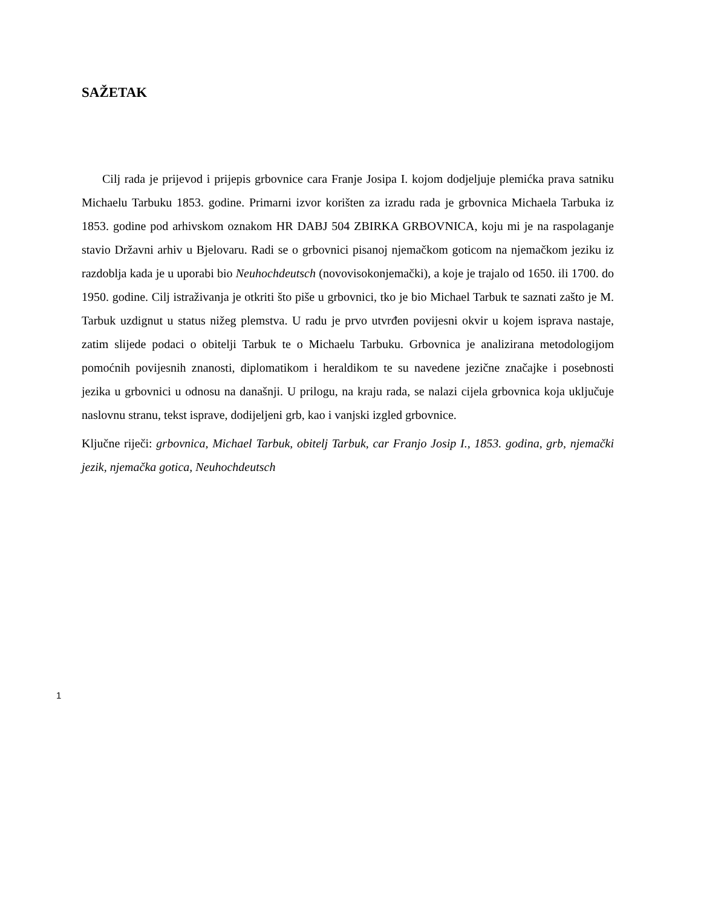SAŽETAK
Cilj rada je prijevod i prijepis grbovnice cara Franje Josipa I. kojom dodjeljuje plemićka prava satniku Michaelu Tarbuku 1853. godine. Primarni izvor korišten za izradu rada je grbovnica Michaela Tarbuka iz 1853. godine pod arhivskom oznakom HR DABJ 504 ZBIRKA GRBOVNICA, koju mi je na raspolaganje stavio Državni arhiv u Bjelovaru. Radi se o grbovnici pisanoj njemačkom goticom na njemačkom jeziku iz razdoblja kada je u uporabi bio Neuhochdeutsch (novovisokonjemački), a koje je trajalo od 1650. ili 1700. do 1950. godine. Cilj istraživanja je otkriti što piše u grbovnici, tko je bio Michael Tarbuk te saznati zašto je M. Tarbuk uzdignut u status nižeg plemstva. U radu je prvo utvrđen povijesni okvir u kojem isprava nastaje, zatim slijede podaci o obitelji Tarbuk te o Michaelu Tarbuku. Grbovnica je analizirana metodologijom pomoćnih povijesnih znanosti, diplomatikom i heraldikom te su navedene jezične značajke i posebnosti jezika u grbovnici u odnosu na današnji. U prilogu, na kraju rada, se nalazi cijela grbovnica koja uključuje naslovnu stranu, tekst isprave, dodijeljeni grb, kao i vanjski izgled grbovnice.
Ključne riječi: grbovnica, Michael Tarbuk, obitelj Tarbuk, car Franjo Josip I., 1853. godina, grb, njemački jezik, njemačka gotica, Neuhochdeutsch
1